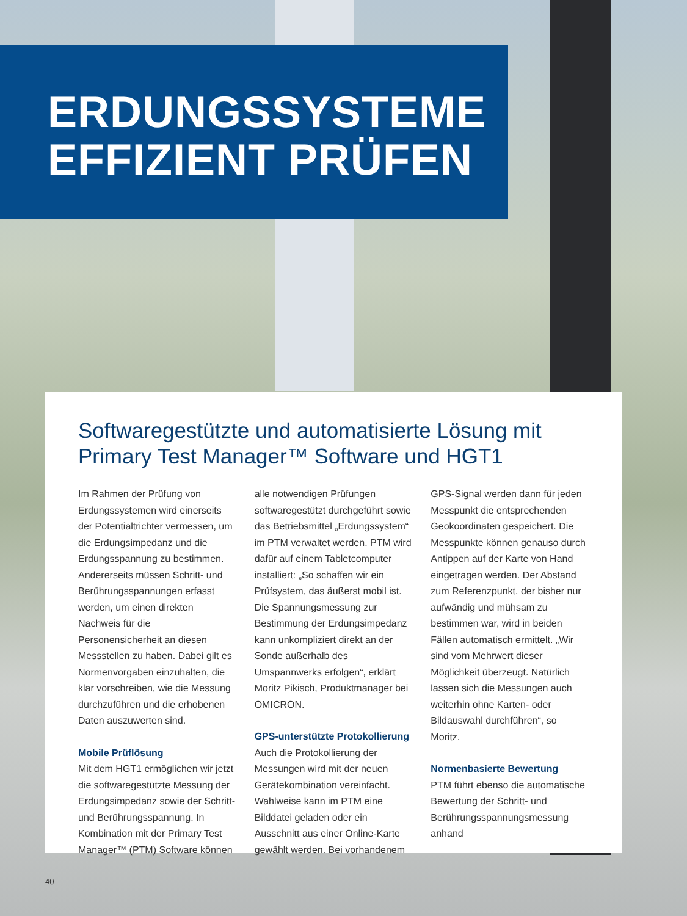ERDUNGSSYSTEME
EFFIZIENT PRÜFEN
Softwaregestützte und automatisierte Lösung mit Primary Test Manager™ Software und HGT1
Im Rahmen der Prüfung von Erdungssystemen wird einerseits der Potentialtrichter vermessen, um die Erdungsimpedanz und die Erdungsspannung zu bestimmen. Andererseits müssen Schritt- und Berührungsspannungen erfasst werden, um einen direkten Nachweis für die Personensicherheit an diesen Messstellen zu haben. Dabei gilt es Normenvorgaben einzuhalten, die klar vorschreiben, wie die Messung durchzuführen und die erhobenen Daten auszuwerten sind.
Mobile Prüflösung
Mit dem HGT1 ermöglichen wir jetzt die softwaregestützte Messung der Erdungsimpedanz sowie der Schritt- und Berührungsspannung. In Kombination mit der Primary Test Manager™ (PTM) Software können alle notwendigen Prüfungen softwaregestützt durchgeführt sowie das Betriebsmittel „Erdungssystem“ im PTM verwaltet werden. PTM wird dafür auf einem Tabletcomputer installiert: „So schaffen wir ein Prüfsystem, das äußerst mobil ist. Die Spannungsmessung zur Bestimmung der Erdungsimpedanz kann unkompliziert direkt an der Sonde außerhalb des Umspannwerks erfolgen“, erklärt Moritz Pikisch, Produktmanager bei OMICRON.
GPS-unterstützte Protokollierung
Auch die Protokollierung der Messungen wird mit der neuen Gerätekombination vereinfacht. Wahlweise kann im PTM eine Bilddatei geladen oder ein Ausschnitt aus einer Online-Karte gewählt werden. Bei vorhandenem GPS-Signal werden dann für jeden Messpunkt die entsprechenden Geokoordinaten gespeichert. Die Messpunkte können genauso durch Antippen auf der Karte von Hand eingetragen werden. Der Abstand zum Referenzpunkt, der bisher nur aufwändig und mühsam zu bestimmen war, wird in beiden Fällen automatisch ermittelt. „Wir sind vom Mehrwert dieser Möglichkeit überzeugt. Natürlich lassen sich die Messungen auch weiterhin ohne Karten- oder Bildauswahl durchführen“, so Moritz.
Normenbasierte Bewertung
PTM führt ebenso die automatische Bewertung der Schritt- und Berührungsspannungsmessung anhand
40